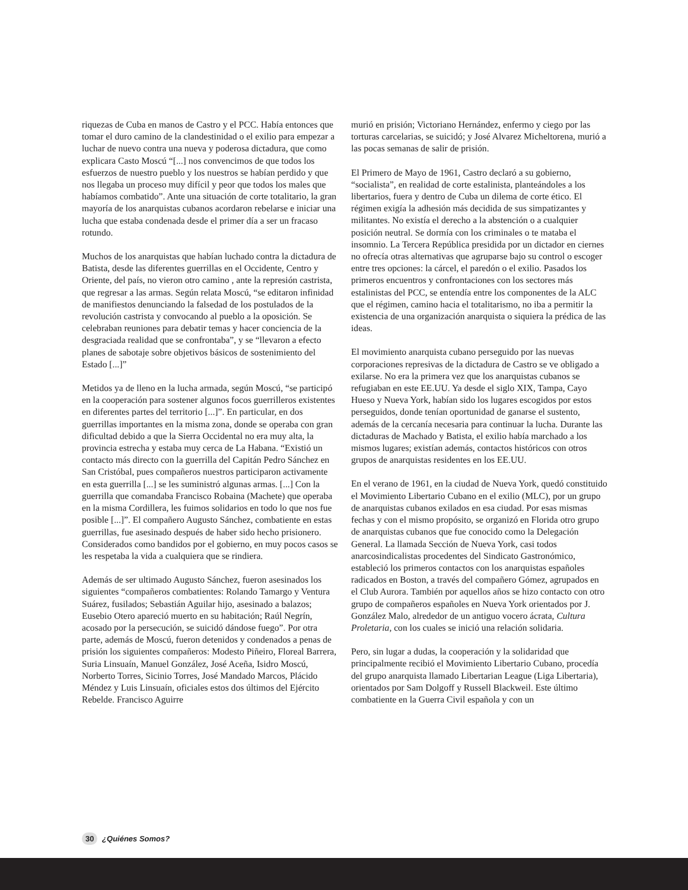riquezas de Cuba en manos de Castro y el PCC. Había entonces que tomar el duro camino de la clandestinidad o el exilio para empezar a luchar de nuevo contra una nueva y poderosa dictadura, que como explicara Casto Moscú “[...] nos convencimos de que todos los esfuerzos de nuestro pueblo y los nuestros se habían perdido y que nos llegaba un proceso muy difícil y peor que todos los males que habíamos combatido”. Ante una situación de corte totalitario, la gran mayoría de los anarquistas cubanos acordaron rebelarse e iniciar una lucha que estaba condenada desde el primer día a ser un fracaso rotundo.
Muchos de los anarquistas que habían luchado contra la dictadura de Batista, desde las diferentes guerrillas en el Occidente, Centro y Oriente, del país, no vieron otro camino , ante la represión castrista, que regresar a las armas. Según relata Moscú, “se editaron infinidad de manifiestos denunciando la falsedad de los postulados de la revolución castrista y convocando al pueblo a la oposición. Se celebraban reuniones para debatir temas y hacer conciencia de la desgraciada realidad que se confrontaba”, y se “llevaron a efecto planes de sabotaje sobre objetivos básicos de sostenimiento del Estado [...]”
Metidos ya de lleno en la lucha armada, según Moscú, “se participó en la cooperación para sostener algunos focos guerrilleros existentes en diferentes partes del territorio [...]”. En particular, en dos guerrillas importantes en la misma zona, donde se operaba con gran dificultad debido a que la Sierra Occidental no era muy alta, la provincia estrecha y estaba muy cerca de La Habana. “Existió un contacto más directo con la guerrilla del Capitán Pedro Sánchez en San Cristóbal, pues compañeros nuestros participaron activamente en esta guerrilla [...] se les suministró algunas armas. [...] Con la guerrilla que comandaba Francisco Robaina (Machete) que operaba en la misma Cordillera, les fuimos solidarios en todo lo que nos fue posible [...]”. El compañero Augusto Sánchez, combatiente en estas guerrillas, fue asesinado después de haber sido hecho prisionero. Considerados como bandidos por el gobierno, en muy pocos casos se les respetaba la vida a cualquiera que se rindiera.
Además de ser ultimado Augusto Sánchez, fueron asesinados los siguientes “compañeros combatientes: Rolando Tamargo y Ventura Suárez, fusilados; Sebastián Aguilar hijo, asesinado a balazos; Eusebio Otero apareció muerto en su habitación; Raúl Negrín, acosado por la persecución, se suicidó dándose fuego”. Por otra parte, además de Moscú, fueron detenidos y condenados a penas de prisión los siguientes compañeros: Modesto Piñeiro, Floreal Barrera, Suria Linsuaín, Manuel González, José Aceña, Isidro Moscú, Norberto Torres, Sicinio Torres, José Mandado Marcos, Plácido Méndez y Luis Linsuaín, oficiales estos dos últimos del Ejército Rebelde. Francisco Aguirre
murió en prisión; Victoriano Hernández, enfermo y ciego por las torturas carcelarias, se suicidó; y José Alvarez Micheltorena, murió a las pocas semanas de salir de prisión.
El Primero de Mayo de 1961, Castro declaró a su gobierno, “socialista”, en realidad de corte estalinista, planteándoles a los libertarios, fuera y dentro de Cuba un dilema de corte ético. El régimen exigía la adhesión más decidida de sus simpatizantes y militantes. No existía el derecho a la abstención o a cualquier posición neutral. Se dormía con los criminales o te mataba el insomnio. La Tercera República presidida por un dictador en ciernes no ofrecía otras alternativas que agruparse bajo su control o escoger entre tres opciones: la cárcel, el paredón o el exilio. Pasados los primeros encuentros y confrontaciones con los sectores más estalinistas del PCC, se entendía entre los componentes de la ALC que el régimen, camino hacia el totalitarismo, no iba a permitir la existencia de una organización anarquista o siquiera la prédica de las ideas.
El movimiento anarquista cubano perseguido por las nuevas corporaciones represivas de la dictadura de Castro se ve obligado a exilarse. No era la primera vez que los anarquistas cubanos se refugiaban en este EE.UU. Ya desde el siglo XIX, Tampa, Cayo Hueso y Nueva York, habían sido los lugares escogidos por estos perseguidos, donde tenían oportunidad de ganarse el sustento, además de la cercanía necesaria para continuar la lucha. Durante las dictaduras de Machado y Batista, el exilio había marchado a los mismos lugares; existían además, contactos históricos con otros grupos de anarquistas residentes en los EE.UU.
En el verano de 1961, en la ciudad de Nueva York, quedó constituido el Movimiento Libertario Cubano en el exilio (MLC), por un grupo de anarquistas cubanos exilados en esa ciudad. Por esas mismas fechas y con el mismo propósito, se organizó en Florida otro grupo de anarquistas cubanos que fue conocido como la Delegación General. La llamada Sección de Nueva York, casi todos anarcosindicalistas procedentes del Sindicato Gastronómico, estableció los primeros contactos con los anarquistas españoles radicados en Boston, a través del compañero Gómez, agrupados en el Club Aurora. También por aquellos años se hizo contacto con otro grupo de compañeros españoles en Nueva York orientados por J. González Malo, alrededor de un antiguo vocero ácrata, Cultura Proletaria, con los cuales se inició una relación solidaria.
Pero, sin lugar a dudas, la cooperación y la solidaridad que principalmente recibió el Movimiento Libertario Cubano, procedía del grupo anarquista llamado Libertarian League (Liga Libertaria), orientados por Sam Dolgoff y Russell Blackweil. Este último combatiente en la Guerra Civil española y con un
30 ¿Quiénes Somos?